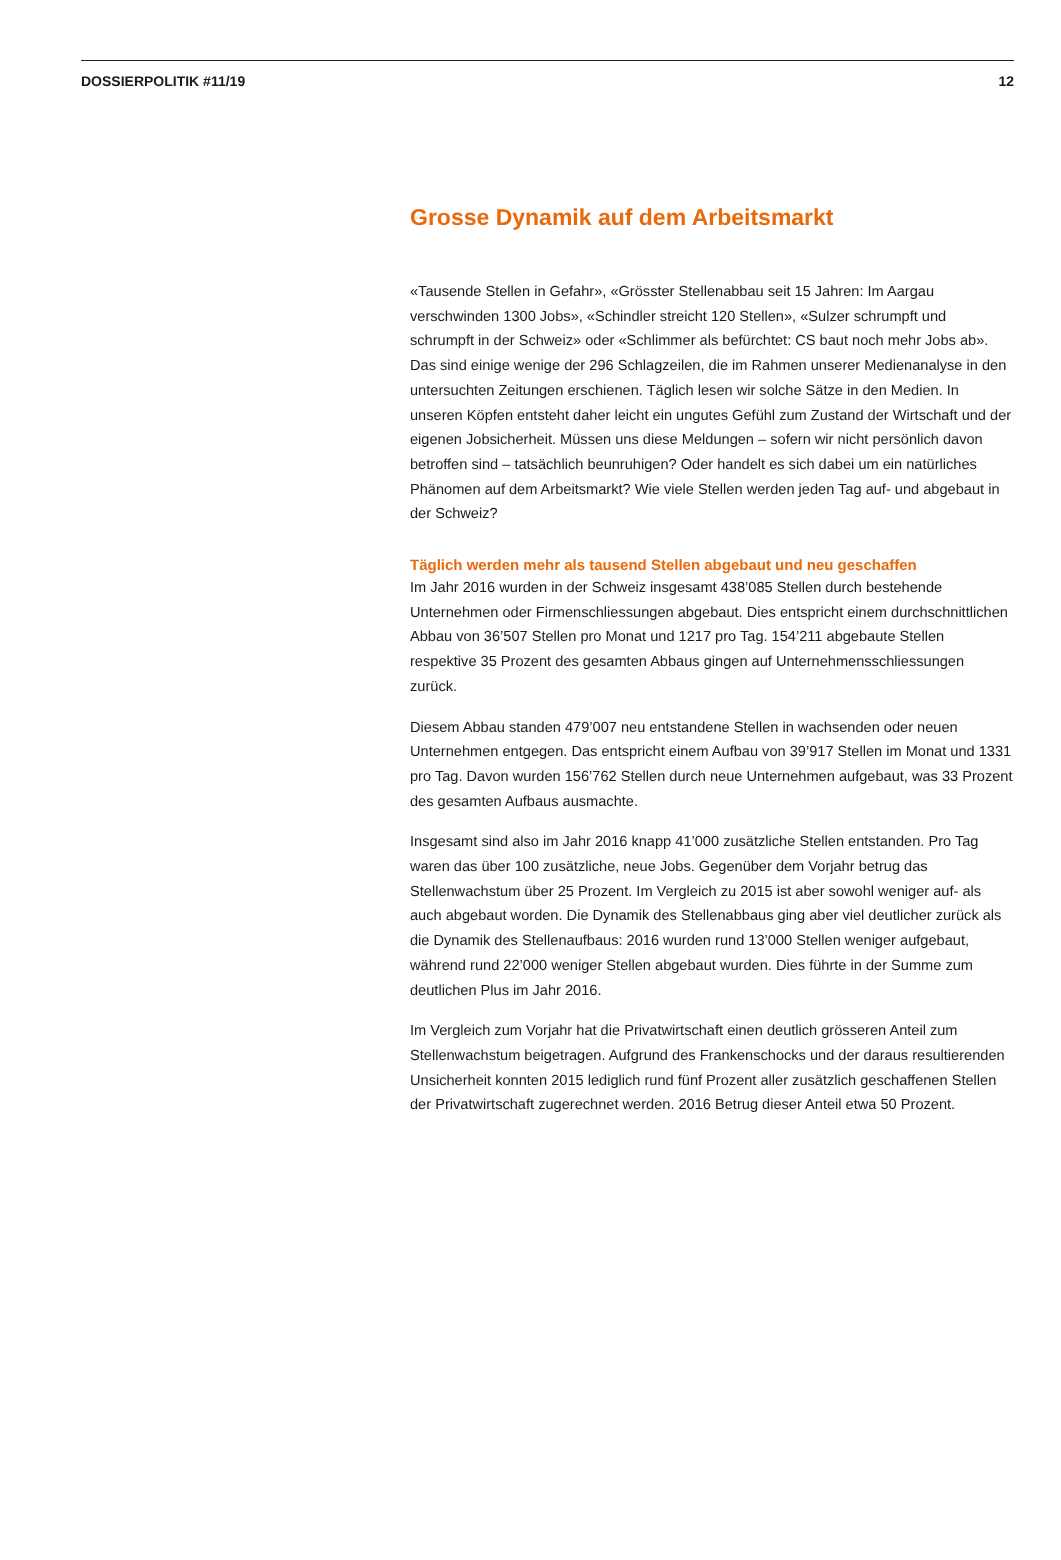DOSSIERPOLITIK #11/19 12
Grosse Dynamik auf dem Arbeitsmarkt
«Tausende Stellen in Gefahr», «Grösster Stellenabbau seit 15 Jahren: Im Aargau verschwinden 1300 Jobs», «Schindler streicht 120 Stellen», «Sulzer schrumpft und schrumpft in der Schweiz» oder «Schlimmer als befürchtet: CS baut noch mehr Jobs ab». Das sind einige wenige der 296 Schlagzeilen, die im Rahmen unserer Medienanalyse in den untersuchten Zeitungen erschienen. Täglich lesen wir solche Sätze in den Medien. In unseren Köpfen entsteht daher leicht ein ungutes Gefühl zum Zustand der Wirtschaft und der eigenen Jobsicherheit. Müssen uns diese Meldungen – sofern wir nicht persönlich davon betroffen sind – tatsächlich beunruhigen? Oder handelt es sich dabei um ein natürliches Phänomen auf dem Arbeitsmarkt? Wie viele Stellen werden jeden Tag auf- und abgebaut in der Schweiz?
Täglich werden mehr als tausend Stellen abgebaut und neu geschaffen
Im Jahr 2016 wurden in der Schweiz insgesamt 438’085 Stellen durch bestehende Unternehmen oder Firmenschliessungen abgebaut. Dies entspricht einem durchschnittlichen Abbau von 36’507 Stellen pro Monat und 1217 pro Tag. 154’211 abgebaute Stellen respektive 35 Prozent des gesamten Abbaus gingen auf Unternehmensschliessungen zurück.
Diesem Abbau standen 479’007 neu entstandene Stellen in wachsenden oder neuen Unternehmen entgegen. Das entspricht einem Aufbau von 39’917 Stellen im Monat und 1331 pro Tag. Davon wurden 156’762 Stellen durch neue Unternehmen aufgebaut, was 33 Prozent des gesamten Aufbaus ausmachte.
Insgesamt sind also im Jahr 2016 knapp 41’000 zusätzliche Stellen entstanden. Pro Tag waren das über 100 zusätzliche, neue Jobs. Gegenüber dem Vorjahr betrug das Stellenwachstum über 25 Prozent. Im Vergleich zu 2015 ist aber sowohl weniger auf- als auch abgebaut worden. Die Dynamik des Stellenabbaus ging aber viel deutlicher zurück als die Dynamik des Stellenaufbaus: 2016 wurden rund 13’000 Stellen weniger aufgebaut, während rund 22’000 weniger Stellen abgebaut wurden. Dies führte in der Summe zum deutlichen Plus im Jahr 2016.
Im Vergleich zum Vorjahr hat die Privatwirtschaft einen deutlich grösseren Anteil zum Stellenwachstum beigetragen. Aufgrund des Frankenschocks und der daraus resultierenden Unsicherheit konnten 2015 lediglich rund fünf Prozent aller zusätzlich geschaffenen Stellen der Privatwirtschaft zugerechnet werden. 2016 Betrug dieser Anteil etwa 50 Prozent.